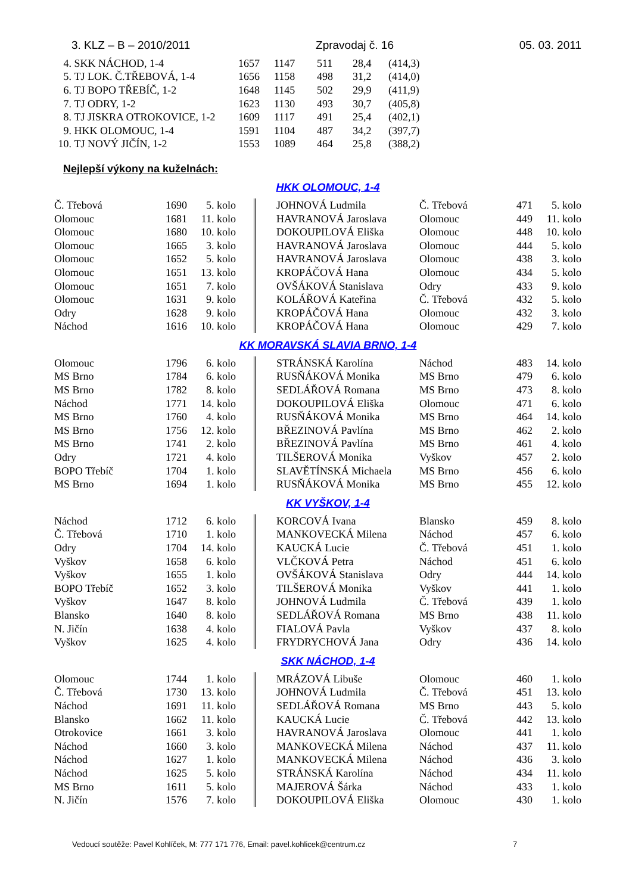3. KLZ – B – 2010/2011 Zpravodaj č. 16 05. 03. 2011
| 4. | SKK NÁCHOD, 1-4 | 1657 | 1147 | 511 | 28,4 | (414,3) |
| 5. | TJ LOK. Č.TŘEBOVÁ, 1-4 | 1656 | 1158 | 498 | 31,2 | (414,0) |
| 6. | TJ BOPO TŘEBÍČ, 1-2 | 1648 | 1145 | 502 | 29,9 | (411,9) |
| 7. | TJ ODRY, 1-2 | 1623 | 1130 | 493 | 30,7 | (405,8) |
| 8. | TJ JISKRA OTROKOVICE, 1-2 | 1609 | 1117 | 491 | 25,4 | (402,1) |
| 9. | HKK OLOMOUC, 1-4 | 1591 | 1104 | 487 | 34,2 | (397,7) |
| 10. | TJ NOVÝ JIČÍN, 1-2 | 1553 | 1089 | 464 | 25,8 | (388,2) |
Nejlepší výkony na kuželnách:
HKK OLOMOUC, 1-4
| Č. Třebová | 1690 | 5. kolo | | | JOHNOVÁ Ludmila | Č. Třebová | 471 | 5. kolo |
| Olomouc | 1681 | 11. kolo | | | HAVRANOVÁ Jaroslava | Olomouc | 449 | 11. kolo |
| Olomouc | 1680 | 10. kolo | | | DOKOUPILOVÁ Eliška | Olomouc | 448 | 10. kolo |
| Olomouc | 1665 | 3. kolo | | | HAVRANOVÁ Jaroslava | Olomouc | 444 | 5. kolo |
| Olomouc | 1652 | 5. kolo | | | HAVRANOVÁ Jaroslava | Olomouc | 438 | 3. kolo |
| Olomouc | 1651 | 13. kolo | | | KROPÁČOVÁ Hana | Olomouc | 434 | 5. kolo |
| Olomouc | 1651 | 7. kolo | | | OVŠÁKOVÁ Stanislava | Odry | 433 | 9. kolo |
| Olomouc | 1631 | 9. kolo | | | KOLÁŘOVÁ Kateřina | Č. Třebová | 432 | 5. kolo |
| Odry | 1628 | 9. kolo | | | KROPÁČOVÁ Hana | Olomouc | 432 | 3. kolo |
| Náchod | 1616 | 10. kolo | | | KROPÁČOVÁ Hana | Olomouc | 429 | 7. kolo |
KK MORAVSKÁ SLAVIA BRNO, 1-4
| Olomouc | 1796 | 6. kolo | | | STRÁNSKÁ Karolína | Náchod | 483 | 14. kolo |
| MS Brno | 1784 | 6. kolo | | | RUSŇÁKOVÁ Monika | MS Brno | 479 | 6. kolo |
| MS Brno | 1782 | 8. kolo | | | SEDLÁŘOVÁ Romana | MS Brno | 473 | 8. kolo |
| Náchod | 1771 | 14. kolo | | | DOKOUPILOVÁ Eliška | Olomouc | 471 | 6. kolo |
| MS Brno | 1760 | 4. kolo | | | RUSŇÁKOVÁ Monika | MS Brno | 464 | 14. kolo |
| MS Brno | 1756 | 12. kolo | | | BŘEZINOVÁ Pavlína | MS Brno | 462 | 2. kolo |
| MS Brno | 1741 | 2. kolo | | | BŘEZINOVÁ Pavlína | MS Brno | 461 | 4. kolo |
| Odry | 1721 | 4. kolo | | | TILŠEROVÁ Monika | Vyškov | 457 | 2. kolo |
| BOPO Třebíč | 1704 | 1. kolo | | | SLAVĚTÍNSKÁ Michaela | MS Brno | 456 | 6. kolo |
| MS Brno | 1694 | 1. kolo | | | RUSŇÁKOVÁ Monika | MS Brno | 455 | 12. kolo |
KK VYŠKOV, 1-4
| Náchod | 1712 | 6. kolo | | | KORCOVÁ Ivana | Blansko | 459 | 8. kolo |
| Č. Třebová | 1710 | 1. kolo | | | MANKOVECKÁ Milena | Náchod | 457 | 6. kolo |
| Odry | 1704 | 14. kolo | | | KAUCKÁ Lucie | Č. Třebová | 451 | 1. kolo |
| Vyškov | 1658 | 6. kolo | | | VLČKOVÁ Petra | Náchod | 451 | 6. kolo |
| Vyškov | 1655 | 1. kolo | | | OVŠÁKOVÁ Stanislava | Odry | 444 | 14. kolo |
| BOPO Třebíč | 1652 | 3. kolo | | | TILŠEROVÁ Monika | Vyškov | 441 | 1. kolo |
| Vyškov | 1647 | 8. kolo | | | JOHNOVÁ Ludmila | Č. Třebová | 439 | 1. kolo |
| Blansko | 1640 | 8. kolo | | | SEDLÁŘOVÁ Romana | MS Brno | 438 | 11. kolo |
| N. Jičín | 1638 | 4. kolo | | | FIALOVÁ Pavla | Vyškov | 437 | 8. kolo |
| Vyškov | 1625 | 4. kolo | | | FRYDRYCHOVÁ Jana | Odry | 436 | 14. kolo |
SKK NÁCHOD, 1-4
| Olomouc | 1744 | 1. kolo | | | MRÁZOVÁ Libuše | Olomouc | 460 | 1. kolo |
| Č. Třebová | 1730 | 13. kolo | | | JOHNOVÁ Ludmila | Č. Třebová | 451 | 13. kolo |
| Náchod | 1691 | 11. kolo | | | SEDLÁŘOVÁ Romana | MS Brno | 443 | 5. kolo |
| Blansko | 1662 | 11. kolo | | | KAUCKÁ Lucie | Č. Třebová | 442 | 13. kolo |
| Otrokovice | 1661 | 3. kolo | | | HAVRANOVÁ Jaroslava | Olomouc | 441 | 1. kolo |
| Náchod | 1660 | 3. kolo | | | MANKOVECKÁ Milena | Náchod | 437 | 11. kolo |
| Náchod | 1627 | 1. kolo | | | MANKOVECKÁ Milena | Náchod | 436 | 3. kolo |
| Náchod | 1625 | 5. kolo | | | STRÁNSKÁ Karolína | Náchod | 434 | 11. kolo |
| MS Brno | 1611 | 5. kolo | | | MAJEROVÁ Šárka | Náchod | 433 | 1. kolo |
| N. Jičín | 1576 | 7. kolo | | | DOKOUPILOVÁ Eliška | Olomouc | 430 | 1. kolo |
Vedoucí soutěže: Pavel Kohlíček, M: 777 171 776, Email: pavel.kohlicek@centrum.cz 7